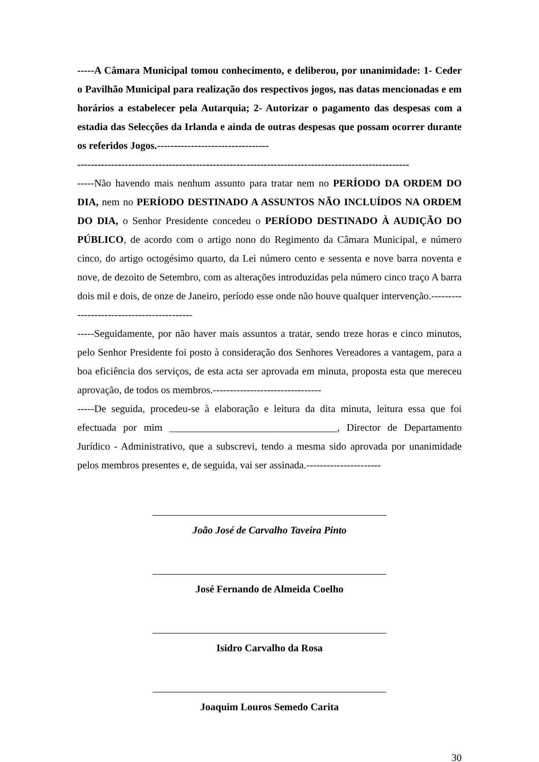-----A Câmara Municipal tomou conhecimento, e deliberou, por unanimidade: 1- Ceder o Pavilhão Municipal para realização dos respectivos jogos, nas datas mencionadas e em horários a estabelecer pela Autarquia; 2- Autorizar o pagamento das despesas com a estadia das Selecções da Irlanda e ainda de outras despesas que possam ocorrer durante os referidos Jogos.---------------------------------
--------------------------------------------------------------------------------------------------
-----Não havendo mais nenhum assunto para tratar nem no PERÍODO DA ORDEM DO DIA, nem no PERÍODO DESTINADO A ASSUNTOS NÃO INCLUÍDOS NA ORDEM DO DIA, o Senhor Presidente concedeu o PERÍODO DESTINADO À AUDIÇÃO DO PÚBLICO, de acordo com o artigo nono do Regimento da Câmara Municipal, e número cinco, do artigo octogésimo quarto, da Lei número cento e sessenta e nove barra noventa e nove, de dezoito de Setembro, com as alterações introduzidas pela número cinco traço A barra dois mil e dois, de onze de Janeiro, período esse onde não houve qualquer intervenção.-------------------------------------------
-----Seguidamente, por não haver mais assuntos a tratar, sendo treze horas e cinco minutos, pelo Senhor Presidente foi posto à consideração dos Senhores Vereadores a vantagem, para a boa eficiência dos serviços, de esta acta ser aprovada em minuta, proposta esta que mereceu aprovação, de todos os membros.--------------------------------
-----De seguida, procedeu-se à elaboração e leitura da dita minuta, leitura essa que foi efectuada por mim _________________________________, Director de Departamento Jurídico - Administrativo, que a subscrevi, tendo a mesma sido aprovada por unanimidade pelos membros presentes e, de seguida, vai ser assinada.----------------------
João José de Carvalho Taveira Pinto
José Fernando de Almeida Coelho
Isidro Carvalho da Rosa
Joaquim Louros Semedo Carita
30